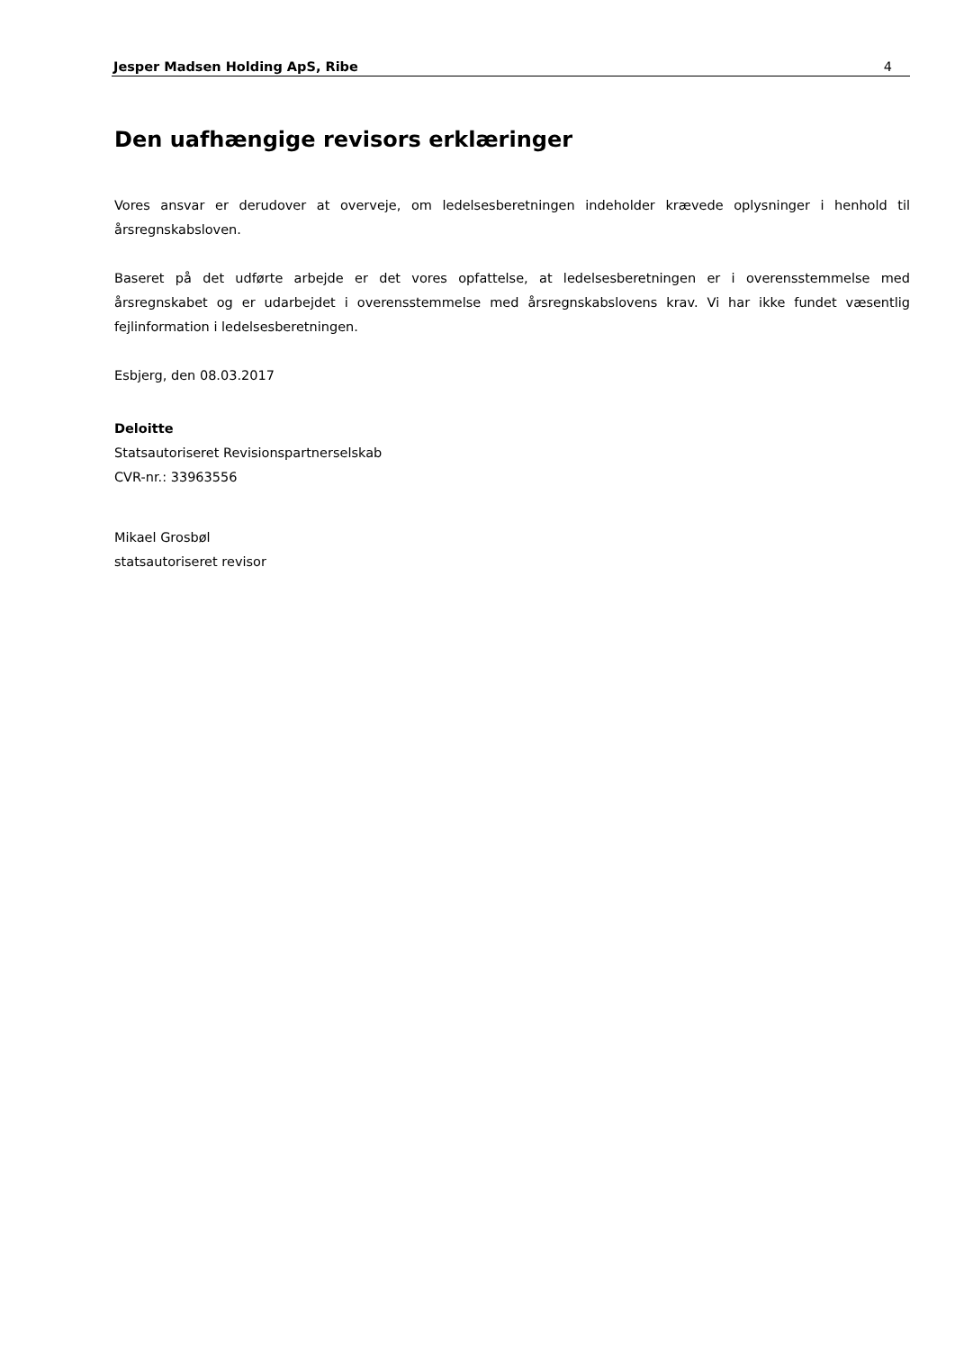Jesper Madsen Holding ApS, Ribe 4
Den uafhængige revisors erklæringer
Vores ansvar er derudover at overveje, om ledelsesberetningen indeholder krævede oplysninger i henhold til årsregnskabsloven.
Baseret på det udførte arbejde er det vores opfattelse, at ledelsesberetningen er i overensstemmelse med årsregnskabet og er udarbejdet i overensstemmelse med årsregnskabslovens krav. Vi har ikke fundet væsentlig fejlinformation i ledelsesberetningen.
Esbjerg, den 08.03.2017
Deloitte
Statsautoriseret Revisionspartnerselskab
CVR-nr.: 33963556
Mikael Grosbøl
statsautoriseret revisor